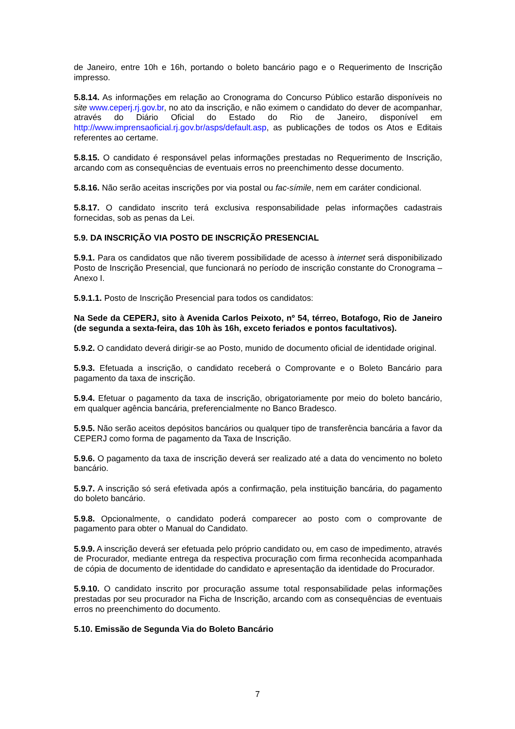de Janeiro, entre 10h e 16h, portando o boleto bancário pago e o Requerimento de Inscrição impresso.
5.8.14. As informações em relação ao Cronograma do Concurso Público estarão disponíveis no site www.ceperj.rj.gov.br, no ato da inscrição, e não eximem o candidato do dever de acompanhar, através do Diário Oficial do Estado do Rio de Janeiro, disponível em http://www.imprensaoficial.rj.gov.br/asps/default.asp, as publicações de todos os Atos e Editais referentes ao certame.
5.8.15. O candidato é responsável pelas informações prestadas no Requerimento de Inscrição, arcando com as consequências de eventuais erros no preenchimento desse documento.
5.8.16. Não serão aceitas inscrições por via postal ou fac-símile, nem em caráter condicional.
5.8.17. O candidato inscrito terá exclusiva responsabilidade pelas informações cadastrais fornecidas, sob as penas da Lei.
5.9. DA INSCRIÇÃO VIA POSTO DE INSCRIÇÃO PRESENCIAL
5.9.1. Para os candidatos que não tiverem possibilidade de acesso à internet será disponibilizado Posto de Inscrição Presencial, que funcionará no período de inscrição constante do Cronograma – Anexo I.
5.9.1.1. Posto de Inscrição Presencial para todos os candidatos:
Na Sede da CEPERJ, sito à Avenida Carlos Peixoto, nº 54, térreo, Botafogo, Rio de Janeiro (de segunda a sexta-feira, das 10h às 16h, exceto feriados e pontos facultativos).
5.9.2. O candidato deverá dirigir-se ao Posto, munido de documento oficial de identidade original.
5.9.3. Efetuada a inscrição, o candidato receberá o Comprovante e o Boleto Bancário para pagamento da taxa de inscrição.
5.9.4. Efetuar o pagamento da taxa de inscrição, obrigatoriamente por meio do boleto bancário, em qualquer agência bancária, preferencialmente no Banco Bradesco.
5.9.5. Não serão aceitos depósitos bancários ou qualquer tipo de transferência bancária a favor da CEPERJ como forma de pagamento da Taxa de Inscrição.
5.9.6. O pagamento da taxa de inscrição deverá ser realizado até a data do vencimento no boleto bancário.
5.9.7. A inscrição só será efetivada após a confirmação, pela instituição bancária, do pagamento do boleto bancário.
5.9.8. Opcionalmente, o candidato poderá comparecer ao posto com o comprovante de pagamento para obter o Manual do Candidato.
5.9.9. A inscrição deverá ser efetuada pelo próprio candidato ou, em caso de impedimento, através de Procurador, mediante entrega da respectiva procuração com firma reconhecida acompanhada de cópia de documento de identidade do candidato e apresentação da identidade do Procurador.
5.9.10. O candidato inscrito por procuração assume total responsabilidade pelas informações prestadas por seu procurador na Ficha de Inscrição, arcando com as consequências de eventuais erros no preenchimento do documento.
5.10. Emissão de Segunda Via do Boleto Bancário
7